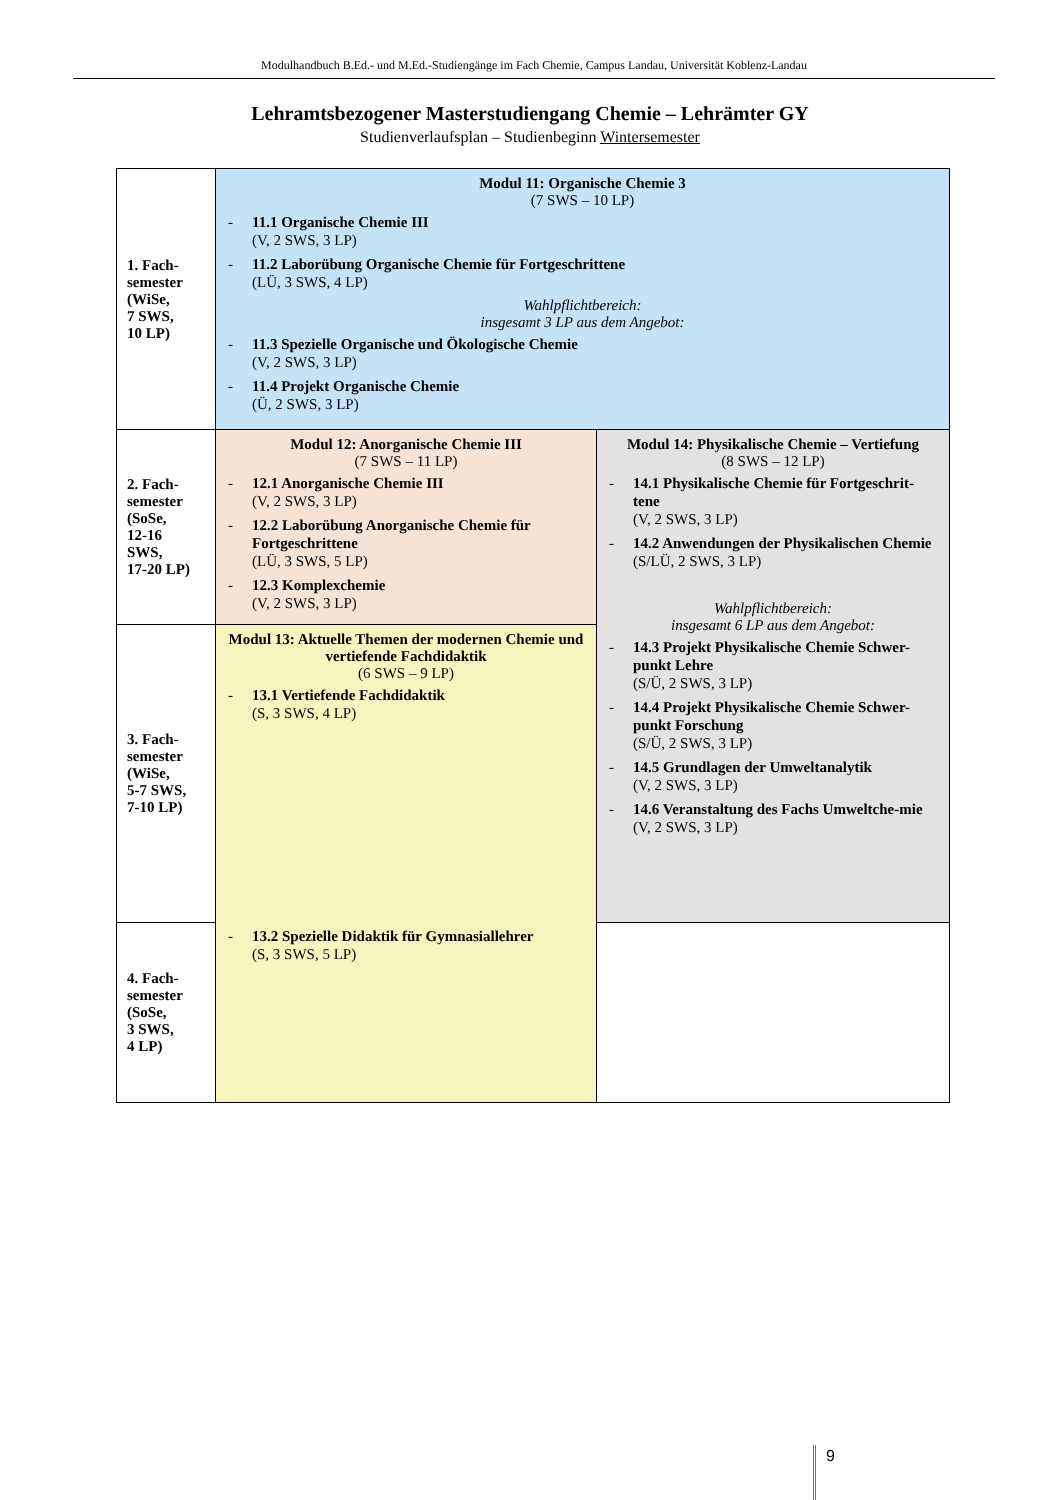Modulhandbuch B.Ed.- und M.Ed.-Studiengänge im Fach Chemie, Campus Landau, Universität Koblenz-Landau
Lehramtsbezogener Masterstudiengang Chemie – Lehrämter GY
Studienverlaufsplan – Studienbeginn Wintersemester
| 1. Fach- semester (WiSe, 7 SWS, 10 LP) | Modul 11: Organische Chemie 3 (7 SWS – 10 LP) - 11.1 Organische Chemie III (V, 2 SWS, 3 LP) - 11.2 Laborübung Organische Chemie für Fortgeschrittene (LÜ, 3 SWS, 4 LP) Wahlpflichtbereich: insgesamt 3 LP aus dem Angebot: - 11.3 Spezielle Organische und Ökologische Chemie (V, 2 SWS, 3 LP) - 11.4 Projekt Organische Chemie (Ü, 2 SWS, 3 LP) | |
| 2. Fach- semester (SoSe, 12-16 SWS, 17-20 LP) | Modul 12: Anorganische Chemie III (7 SWS – 11 LP) - 12.1 Anorganische Chemie III (V, 2 SWS, 3 LP) - 12.2 Laborübung Anorganische Chemie für Fortgeschrittene (LÜ, 3 SWS, 5 LP) - 12.3 Komplexchemie (V, 2 SWS, 3 LP) | Modul 14: Physikalische Chemie – Vertiefung (8 SWS – 12 LP) - 14.1 Physikalische Chemie für Fortgeschrit-tene (V, 2 SWS, 3 LP) - 14.2 Anwendungen der Physikalischen Chemie (S/LÜ, 2 SWS, 3 LP) Wahlpflichtbereich: insgesamt 6 LP aus dem Angebot: - 14.3 Projekt Physikalische Chemie Schwer-punkt Lehre (S/Ü, 2 SWS, 3 LP) - 14.4 Projekt Physikalische Chemie Schwer-punkt Forschung (S/Ü, 2 SWS, 3 LP) - 14.5 Grundlagen der Umweltanalytik (V, 2 SWS, 3 LP) - 14.6 Veranstaltung des Fachs Umweltche-mie (V, 2 SWS, 3 LP) |
| 3. Fach- semester (WiSe, 5-7 SWS, 7-10 LP) | Modul 13: Aktuelle Themen der modernen Chemie und vertiefende Fachdidaktik (6 SWS – 9 LP) - 13.1 Vertiefende Fachdidaktik (S, 3 SWS, 4 LP) - 13.2 Spezielle Didaktik für Gymnasiallehrer (S, 3 SWS, 5 LP) | |
| 4. Fach- semester (SoSe, 3 SWS, 4 LP) | | |
9